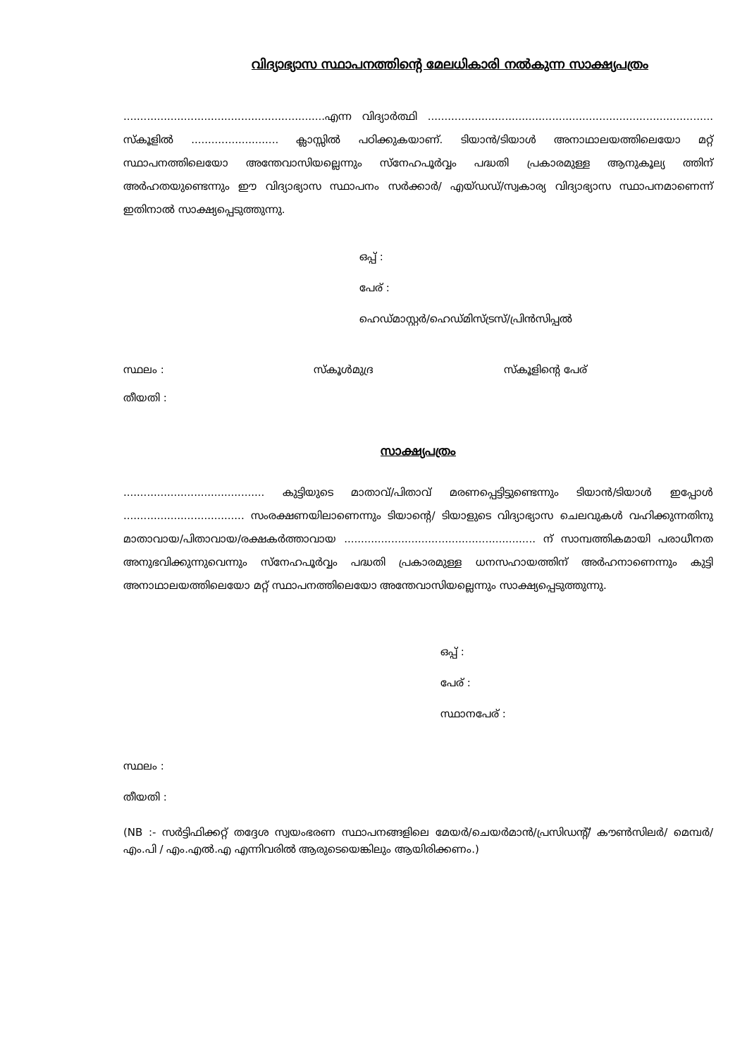വിദ്യാഭ്യാസ സ്ഥാപനത്തിന്റെ മേലധികാരി നൽകുന്ന സാക്ഷ്യപത്രം
............................................................എന്ന വിദ്യാർത്ഥി ..................................................................................... സ്കൂളിൽ .......................... ക്ലാസ്സിൽ പഠിക്കുകയാണ്. ടിയാൻ/ടിയാൾ അനാഥാലയത്തിലെയോ മറ്റ് സ്ഥാപനത്തിലെയോ അന്തേവാസിയല്ലെന്നും സ്നേഹപൂർവ്വം പദ്ധതി പ്രകാരമുള്ള ആനുകൂല്യ ത്തിന് അർഹതയുണ്ടെന്നും ഈ വിദ്യാഭ്യാസ സ്ഥാപനം സർക്കാർ/ എയ്ഡഡ്/സ്വകാര്യ വിദ്യാഭ്യാസ സ്ഥാപനമാണെന്ന് ഇതിനാൽ സാക്ഷ്യപ്പെടുത്തുന്നു.
ഒപ്പ് :
പേര് :
ഹെഡ്മാസ്റ്റർ/ഹെഡ്മിസ്ട്രസ്/പ്രിൻസിപ്പൽ
സ്ഥലം : സ്കൂൾമുദ്ര സ്കൂളിന്റെ പേര്
തീയതി :
സാക്ഷ്യപത്രം
.......................................... കുട്ടിയുടെ മാതാവ്/പിതാവ് മരണപ്പെട്ടിട്ടുണ്ടെന്നും ടിയാൻ/ടിയാൾ ഇപ്പോൾ .................................... സംരക്ഷണയിലാണെന്നും ടിയാന്റെ/ ടിയാളുടെ വിദ്യാഭ്യാസ ചെലവുകൾ വഹിക്കുന്നതിനു മാതാവായ/പിതാവായ/രക്ഷകർത്താവായ ......................................................... ന് സാമ്പത്തികമായി പരാധീനത അനുഭവിക്കുന്നുവെന്നും സ്നേഹപൂർവ്വം പദ്ധതി പ്രകാരമുള്ള ധനസഹായത്തിന് അർഹനാണെന്നും കുട്ടി അനാഥാലയത്തിലെയോ മറ്റ് സ്ഥാപനത്തിലെയോ അന്തേവാസിയല്ലെന്നും സാക്ഷ്യപ്പെടുത്തുന്നു.
ഒപ്പ് :
പേര് :
സ്ഥാനപേര് :
സ്ഥലം :
തീയതി :
(NB :- സർട്ടിഫിക്കറ്റ് തദ്ദേശ സ്വയംഭരണ സ്ഥാപനങ്ങളിലെ മേയർ/ചെയർമാൻ/പ്രസിഡന്റ്/ കൗൺസിലർ/ മെമ്പർ/ എം.പി / എം.എൽ.എ എന്നിവരിൽ ആരുടെയെങ്കിലും ആയിരിക്കണം.)